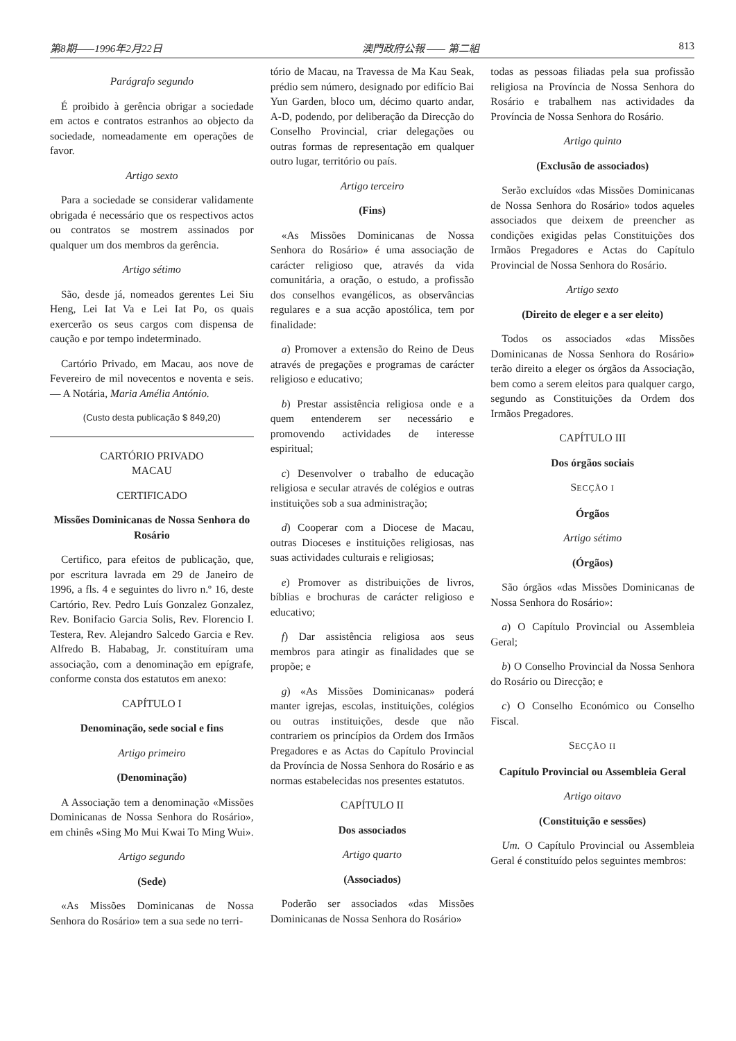第8期——1996年2月22日 澳門政府公報 —— 第二組 813
Parágrafo segundo
É proibido à gerência obrigar a sociedade em actos e contratos estranhos ao objecto da sociedade, nomeadamente em operações de favor.
Artigo sexto
Para a sociedade se considerar validamente obrigada é necessário que os respectivos actos ou contratos se mostrem assinados por qualquer um dos membros da gerência.
Artigo sétimo
São, desde já, nomeados gerentes Lei Siu Heng, Lei Iat Va e Lei Iat Po, os quais exercerão os seus cargos com dispensa de caução e por tempo indeterminado.
Cartório Privado, em Macau, aos nove de Fevereiro de mil novecentos e noventa e seis. — A Notária, Maria Amélia António.
(Custo desta publicação $ 849,20)
CARTÓRIO PRIVADO
MACAU
CERTIFICADO
Missões Dominicanas de Nossa Senhora do Rosário
Certifico, para efeitos de publicação, que, por escritura lavrada em 29 de Janeiro de 1996, a fls. 4 e seguintes do livro n.º 16, deste Cartório, Rev. Pedro Luís Gonzalez Gonzalez, Rev. Bonifacio Garcia Solis, Rev. Florencio I. Testera, Rev. Alejandro Salcedo Garcia e Rev. Alfredo B. Hababag, Jr. constituíram uma associação, com a denominação em epígrafe, conforme consta dos estatutos em anexo:
CAPÍTULO I
Denominação, sede social e fins
Artigo primeiro
(Denominação)
A Associação tem a denominação «Missões Dominicanas de Nossa Senhora do Rosário», em chinês «Sing Mo Mui Kwai To Ming Wui».
Artigo segundo
(Sede)
«As Missões Dominicanas de Nossa Senhora do Rosário» tem a sua sede no terri-
tório de Macau, na Travessa de Ma Kau Seak, prédio sem número, designado por edifício Bai Yun Garden, bloco um, décimo quarto andar, A-D, podendo, por deliberação da Direcção do Conselho Provincial, criar delegações ou outras formas de representação em qualquer outro lugar, território ou país.
Artigo terceiro
(Fins)
«As Missões Dominicanas de Nossa Senhora do Rosário» é uma associação de carácter religioso que, através da vida comunitária, a oração, o estudo, a profissão dos conselhos evangélicos, as observâncias regulares e a sua acção apostólica, tem por finalidade:
a) Promover a extensão do Reino de Deus através de pregações e programas de carácter religioso e educativo;
b) Prestar assistência religiosa onde e a quem entenderem ser necessário e promovendo actividades de interesse espiritual;
c) Desenvolver o trabalho de educação religiosa e secular através de colégios e outras instituições sob a sua administração;
d) Cooperar com a Diocese de Macau, outras Dioceses e instituições religiosas, nas suas actividades culturais e religiosas;
e) Promover as distribuições de livros, bíblias e brochuras de carácter religioso e educativo;
f) Dar assistência religiosa aos seus membros para atingir as finalidades que se propõe; e
g) «As Missões Dominicanas» poderá manter igrejas, escolas, instituições, colégios ou outras instituições, desde que não contrariem os princípios da Ordem dos Irmãos Pregadores e as Actas do Capítulo Provincial da Província de Nossa Senhora do Rosário e as normas estabelecidas nos presentes estatutos.
CAPÍTULO II
Dos associados
Artigo quarto
(Associados)
Poderão ser associados «das Missões Dominicanas de Nossa Senhora do Rosário»
todas as pessoas filiadas pela sua profissão religiosa na Província de Nossa Senhora do Rosário e trabalhem nas actividades da Província de Nossa Senhora do Rosário.
Artigo quinto
(Exclusão de associados)
Serão excluídos «das Missões Dominicanas de Nossa Senhora do Rosário» todos aqueles associados que deixem de preencher as condições exigidas pelas Constituições dos Irmãos Pregadores e Actas do Capítulo Provincial de Nossa Senhora do Rosário.
Artigo sexto
(Direito de eleger e a ser eleito)
Todos os associados «das Missões Dominicanas de Nossa Senhora do Rosário» terão direito a eleger os órgãos da Associação, bem como a serem eleitos para qualquer cargo, segundo as Constituições da Ordem dos Irmãos Pregadores.
CAPÍTULO III
Dos órgãos sociais
SECÇÃO I
Órgãos
Artigo sétimo
(Órgãos)
São órgãos «das Missões Dominicanas de Nossa Senhora do Rosário»:
a) O Capítulo Provincial ou Assembleia Geral;
b) O Conselho Provincial da Nossa Senhora do Rosário ou Direcção; e
c) O Conselho Económico ou Conselho Fiscal.
SECÇÃO II
Capítulo Provincial ou Assembleia Geral
Artigo oitavo
(Constituição e sessões)
Um. O Capítulo Provincial ou Assembleia Geral é constituído pelos seguintes membros: